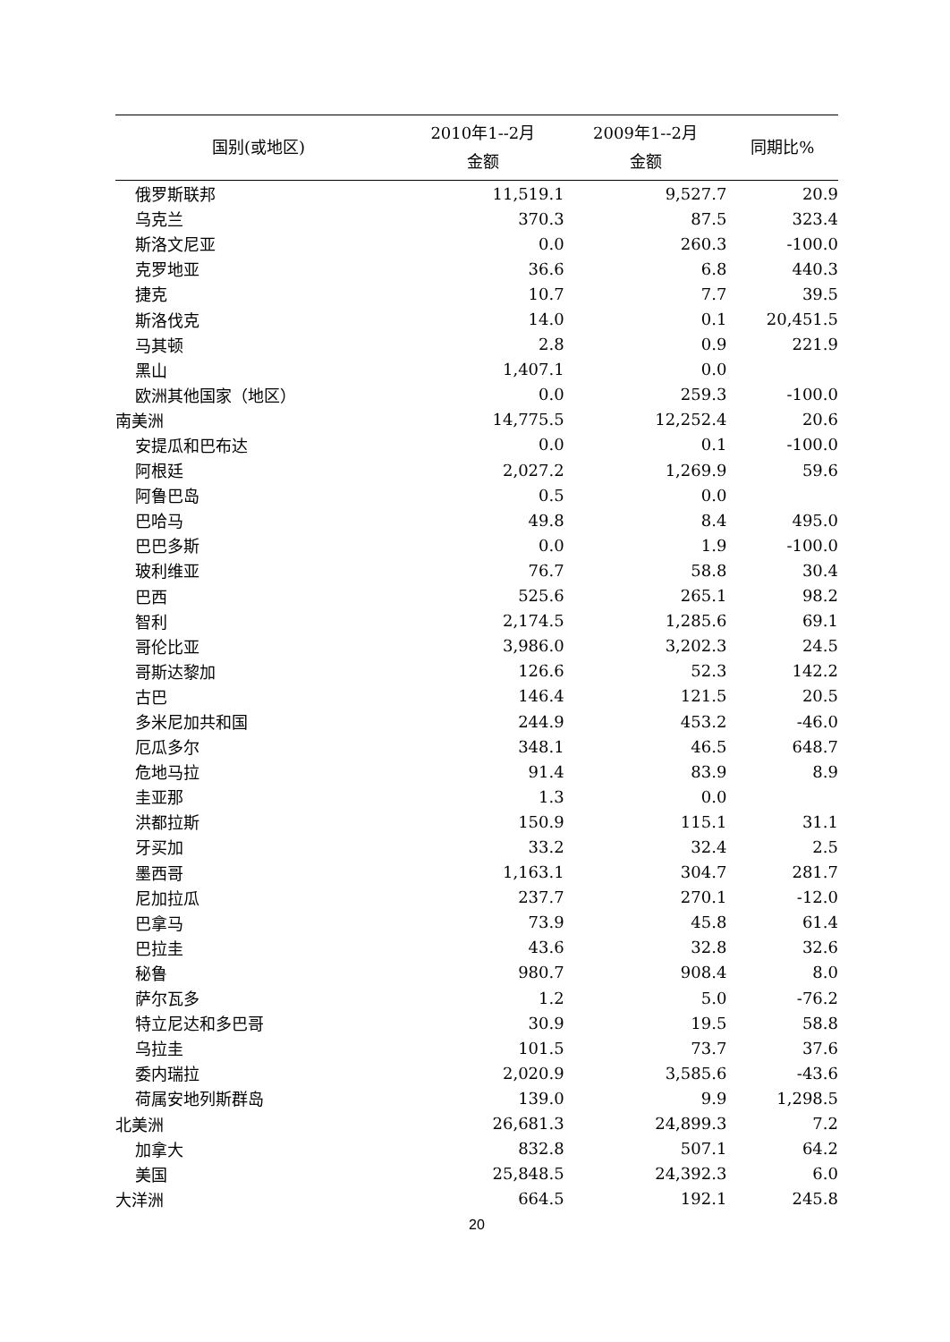| 国别(或地区) | 2010年1--2月 金额 | 2009年1--2月 金额 | 同期比% |
| --- | --- | --- | --- |
| 俄罗斯联邦 | 11,519.1 | 9,527.7 | 20.9 |
| 乌克兰 | 370.3 | 87.5 | 323.4 |
| 斯洛文尼亚 | 0.0 | 260.3 | -100.0 |
| 克罗地亚 | 36.6 | 6.8 | 440.3 |
| 捷克 | 10.7 | 7.7 | 39.5 |
| 斯洛伐克 | 14.0 | 0.1 | 20,451.5 |
| 马其顿 | 2.8 | 0.9 | 221.9 |
| 黑山 | 1,407.1 | 0.0 | |
| 欧洲其他国家（地区） | 0.0 | 259.3 | -100.0 |
| 南美洲 | 14,775.5 | 12,252.4 | 20.6 |
| 安提瓜和巴布达 | 0.0 | 0.1 | -100.0 |
| 阿根廷 | 2,027.2 | 1,269.9 | 59.6 |
| 阿鲁巴岛 | 0.5 | 0.0 | |
| 巴哈马 | 49.8 | 8.4 | 495.0 |
| 巴巴多斯 | 0.0 | 1.9 | -100.0 |
| 玻利维亚 | 76.7 | 58.8 | 30.4 |
| 巴西 | 525.6 | 265.1 | 98.2 |
| 智利 | 2,174.5 | 1,285.6 | 69.1 |
| 哥伦比亚 | 3,986.0 | 3,202.3 | 24.5 |
| 哥斯达黎加 | 126.6 | 52.3 | 142.2 |
| 古巴 | 146.4 | 121.5 | 20.5 |
| 多米尼加共和国 | 244.9 | 453.2 | -46.0 |
| 厄瓜多尔 | 348.1 | 46.5 | 648.7 |
| 危地马拉 | 91.4 | 83.9 | 8.9 |
| 圭亚那 | 1.3 | 0.0 | |
| 洪都拉斯 | 150.9 | 115.1 | 31.1 |
| 牙买加 | 33.2 | 32.4 | 2.5 |
| 墨西哥 | 1,163.1 | 304.7 | 281.7 |
| 尼加拉瓜 | 237.7 | 270.1 | -12.0 |
| 巴拿马 | 73.9 | 45.8 | 61.4 |
| 巴拉圭 | 43.6 | 32.8 | 32.6 |
| 秘鲁 | 980.7 | 908.4 | 8.0 |
| 萨尔瓦多 | 1.2 | 5.0 | -76.2 |
| 特立尼达和多巴哥 | 30.9 | 19.5 | 58.8 |
| 乌拉圭 | 101.5 | 73.7 | 37.6 |
| 委内瑞拉 | 2,020.9 | 3,585.6 | -43.6 |
| 荷属安地列斯群岛 | 139.0 | 9.9 | 1,298.5 |
| 北美洲 | 26,681.3 | 24,899.3 | 7.2 |
| 加拿大 | 832.8 | 507.1 | 64.2 |
| 美国 | 25,848.5 | 24,392.3 | 6.0 |
| 大洋洲 | 664.5 | 192.1 | 245.8 |
20